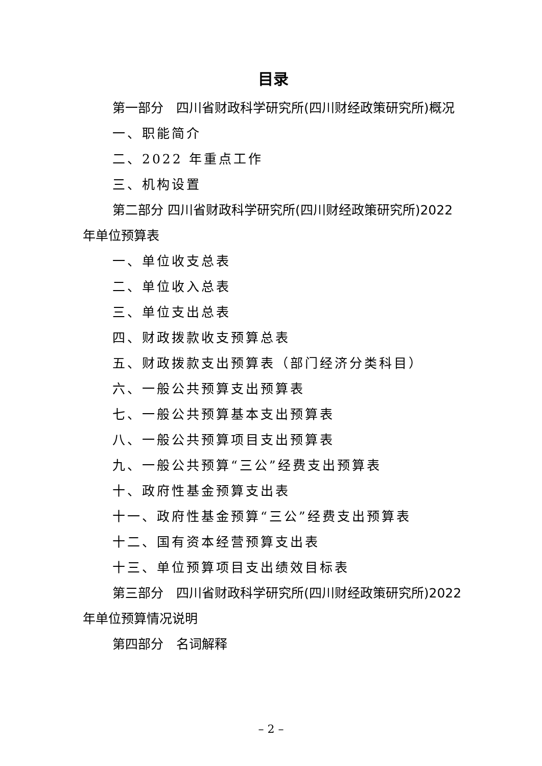目录
第一部分　四川省财政科学研究所(四川财经政策研究所)概况
一、职能简介
二、2022 年重点工作
三、机构设置
第二部分 四川省财政科学研究所(四川财经政策研究所)2022 年单位预算表
一、单位收支总表
二、单位收入总表
三、单位支出总表
四、财政拨款收支预算总表
五、财政拨款支出预算表（部门经济分类科目）
六、一般公共预算支出预算表
七、一般公共预算基本支出预算表
八、一般公共预算项目支出预算表
九、一般公共预算“三公”经费支出预算表
十、政府性基金预算支出表
十一、政府性基金预算“三公”经费支出预算表
十二、国有资本经营预算支出表
十三、单位预算项目支出绩效目标表
第三部分　四川省财政科学研究所(四川财经政策研究所)2022 年单位预算情况说明
第四部分　名词解释
– 2 –